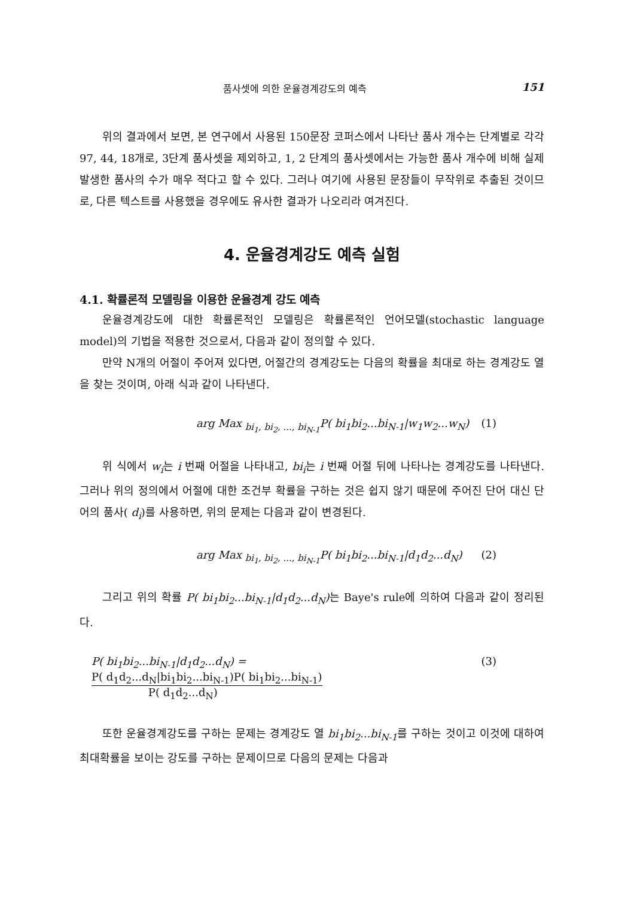품사셋에 의한 운율경계강도의 예측 151
위의 결과에서 보면, 본 연구에서 사용된 150문장 코퍼스에서 나타난 품사 개수는 단계별로 각각 97, 44, 18개로, 3단계 품사셋을 제외하고, 1, 2 단계의 품사셋에서는 가능한 품사 개수에 비해 실제 발생한 품사의 수가 매우 적다고 할 수 있다. 그러나 여기에 사용된 문장들이 무작위로 추출된 것이므로, 다른 텍스트를 사용했을 경우에도 유사한 결과가 나오리라 여겨진다.
4. 운율경계강도 예측 실험
4.1. 확률론적 모델링을 이용한 운율경계 강도 예측
운율경계강도에 대한 확률론적인 모델링은 확률론적인 언어모델(stochastic language model)의 기법을 적용한 것으로서, 다음과 같이 정의할 수 있다.
만약 N개의 어절이 주어져 있다면, 어절간의 경계강도는 다음의 확률을 최대로 하는 경계강도 열을 찾는 것이며, 아래 식과 같이 나타낸다.
arg Max <sub>bi<sub>1</sub>, bi<sub>2</sub>, ..., bi<sub>N-1</sub></sub>P( bi<sub>1</sub>bi<sub>2</sub>...bi<sub>N-1</sub>|w<sub>1</sub>w<sub>2</sub>...w<sub>N</sub>) (1)
위 식에서 w<sub>i</sub>는 i 번째 어절을 나타내고, bi<sub>i</sub>는 i 번째 어절 뒤에 나타나는 경계강도를 나타낸다. 그러나 위의 정의에서 어절에 대한 조건부 확률을 구하는 것은 쉽지 않기 때문에 주어진 단어 대신 단어의 품사( d<sub>i</sub>)를 사용하면, 위의 문제는 다음과 같이 변경된다.
arg Max <sub>bi<sub>1</sub>, bi<sub>2</sub>, ..., bi<sub>N-1</sub></sub>P( bi<sub>1</sub>bi<sub>2</sub>...bi<sub>N-1</sub>|d<sub>1</sub>d<sub>2</sub>...d<sub>N</sub>) (2)
그리고 위의 확률 P( bi<sub>1</sub>bi<sub>2</sub>...bi<sub>N-1</sub>|d<sub>1</sub>d<sub>2</sub>...d<sub>N</sub>) 는 Baye's rule에 의하여 다음과 같이 정리된다.
P( bi<sub>1</sub>bi<sub>2</sub>...bi<sub>N-1</sub>|d<sub>1</sub>d<sub>2</sub>...d<sub>N</sub>) = P( d<sub>1</sub>d<sub>2</sub>...d<sub>N</sub>|bi<sub>1</sub>bi<sub>2</sub>...bi<sub>N-1</sub>)P( bi<sub>1</sub>bi<sub>2</sub>...bi<sub>N-1</sub>) P( d<sub>1</sub>d<sub>2</sub>...d<sub>N</sub>) (3)
또한 운율경계강도를 구하는 문제는 경계강도 열 bi<sub>1</sub>bi<sub>2</sub>...bi<sub>N-1</sub>를 구하는 것이고 이것에 대하여 최대확률을 보이는 강도를 구하는 문제이므로 다음의 문제는 다음과